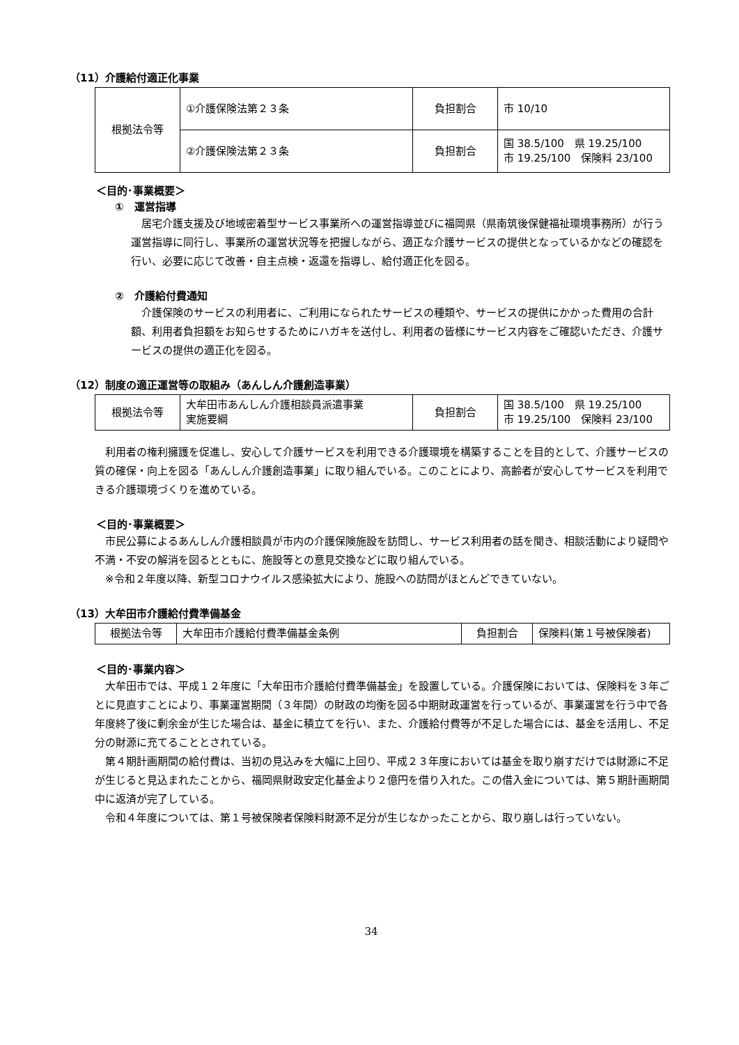（11）介護給付適正化事業
| 根拠法令等 | ①介護保険法第２３条 | 負担割合 | 市 10/10 |
| | ②介護保険法第２３条 | 負担割合 | 国 38.5/100 県 19.25/100 市 19.25/100 保険料 23/100 |
＜目的･事業概要＞
①　運営指導
居宅介護支援及び地域密着型サービス事業所への運営指導並びに福岡県（県南筑後保健福祉環境事務所）が行う運営指導に同行し、事業所の運営状況等を把握しながら、適正な介護サービスの提供となっているかなどの確認を行い、必要に応じて改善・自主点検・返還を指導し、給付適正化を図る。
②　介護給付費通知
介護保険のサービスの利用者に、ご利用になられたサービスの種類や、サービスの提供にかかった費用の合計額、利用者負担額をお知らせするためにハガキを送付し、利用者の皆様にサービス内容をご確認いただき、介護サービスの提供の適正化を図る。
（12）制度の適正運営等の取組み（あんしん介護創造事業）
| 根拠法令等 | 大牟田市あんしん介護相談員派遣事業 実施要綱 | 負担割合 | 国 38.5/100 県 19.25/100 市 19.25/100 保険料 23/100 |
利用者の権利擁護を促進し、安心して介護サービスを利用できる介護環境を構築することを目的として、介護サービスの質の確保・向上を図る「あんしん介護創造事業」に取り組んでいる。このことにより、高齢者が安心してサービスを利用できる介護環境づくりを進めている。
＜目的･事業概要＞
市民公募によるあんしん介護相談員が市内の介護保険施設を訪問し、サービス利用者の話を聞き、相談活動により疑問や不満・不安の解消を図るとともに、施設等との意見交換などに取り組んでいる。
※令和２年度以降、新型コロナウイルス感染拡大により、施設への訪問がほとんどできていない。
（13）大牟田市介護給付費準備基金
| 根拠法令等 | 大牟田市介護給付費準備基金条例 | 負担割合 | 保険料(第１号被保険者) |
＜目的･事業内容＞
大牟田市では、平成１２年度に「大牟田市介護給付費準備基金」を設置している。介護保険においては、保険料を３年ごとに見直すことにより、事業運営期間（３年間）の財政の均衡を図る中期財政運営を行っているが、事業運営を行う中で各年度終了後に剰余金が生じた場合は、基金に積立てを行い、また、介護給付費等が不足した場合には、基金を活用し、不足分の財源に充てることとされている。
第４期計画期間の給付費は、当初の見込みを大幅に上回り、平成２３年度においては基金を取り崩すだけでは財源に不足が生じると見込まれたことから、福岡県財政安定化基金より２億円を借り入れた。この借入金については、第５期計画期間中に返済が完了している。
令和４年度については、第１号被保険者保険料財源不足分が生じなかったことから、取り崩しは行っていない。
34